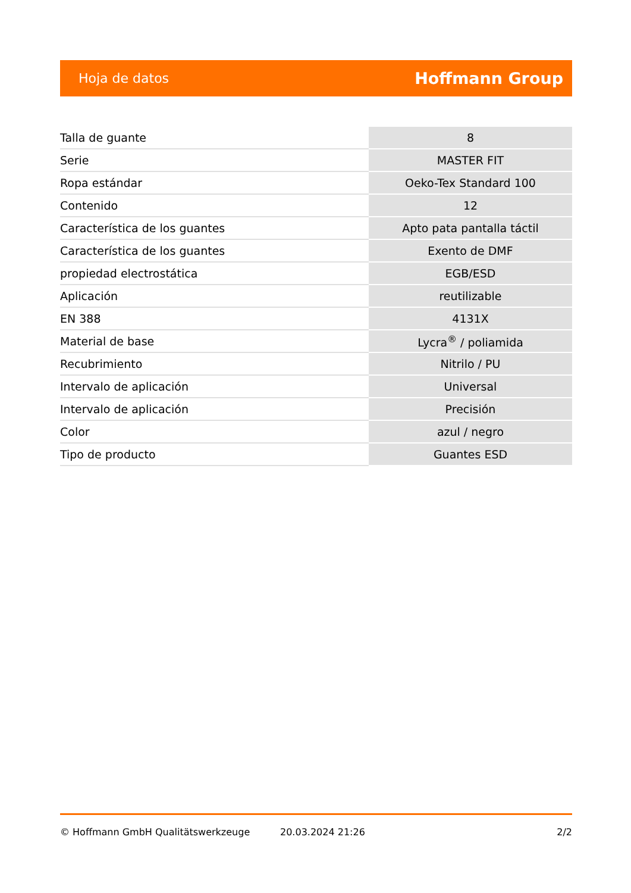Hoja de datos Hoffmann Group
| Talla de guante | 8 |
| Serie | MASTER FIT |
| Ropa estándar | Oeko-Tex Standard 100 |
| Contenido | 12 |
| Característica de los guantes | Apto pata pantalla táctil |
| Característica de los guantes | Exento de DMF |
| propiedad electrostática | EGB/ESD |
| Aplicación | reutilizable |
| EN 388 | 4131X |
| Material de base | Lycra<sup>®</sup> / poliamida |
| Recubrimiento | Nitrilo / PU |
| Intervalo de aplicación | Universal |
| Intervalo de aplicación | Precisión |
| Color | azul / negro |
| Tipo de producto | Guantes ESD |
© Hoffmann GmbH Qualitätswerkzeuge 20.03.2024 21:26 2/2